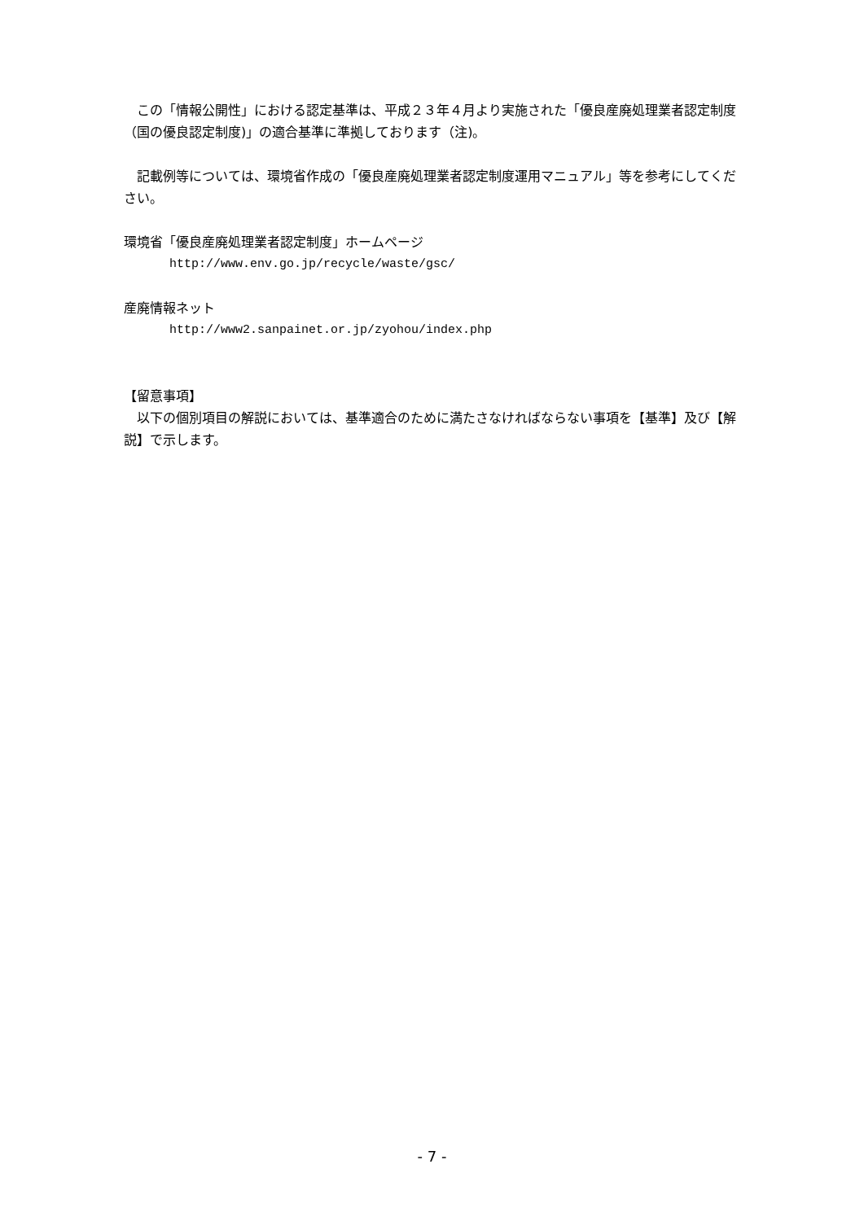この「情報公開性」における認定基準は、平成２３年４月より実施された「優良産廃処理業者認定制度（国の優良認定制度)」の適合基準に準拠しております（注)。
　記載例等については、環境省作成の「優良産廃処理業者認定制度運用マニュアル」等を参考にしてください。
環境省「優良産廃処理業者認定制度」ホームページ
http://www.env.go.jp/recycle/waste/gsc/
産廃情報ネット
http://www2.sanpainet.or.jp/zyohou/index.php
【留意事項】
　以下の個別項目の解説においては、基準適合のために満たさなければならない事項を【基準】及び【解説】で示します。
- 7 -